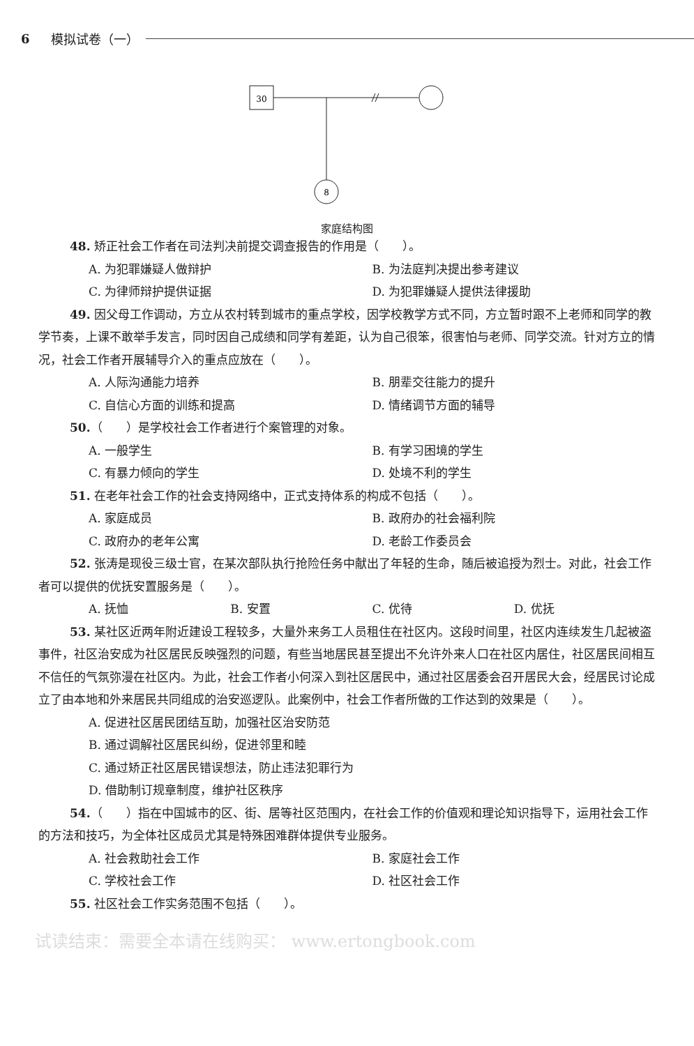6 模拟试卷（一）
30
8
家庭结构图
48. 矫正社会工作者在司法判决前提交调查报告的作用是（　　）。
A. 为犯罪嫌疑人做辩护 B. 为法庭判决提出参考建议
C. 为律师辩护提供证据 D. 为犯罪嫌疑人提供法律援助
49. 因父母工作调动，方立从农村转到城市的重点学校，因学校教学方式不同，方立暂时跟不上老师和同学的教学节奏，上课不敢举手发言，同时因自己成绩和同学有差距，认为自己很笨，很害怕与老师、同学交流。针对方立的情况，社会工作者开展辅导介入的重点应放在（　　）。
A. 人际沟通能力培养 B. 朋辈交往能力的提升
C. 自信心方面的训练和提高 D. 情绪调节方面的辅导
50.（　　）是学校社会工作者进行个案管理的对象。
A. 一般学生 B. 有学习困境的学生
C. 有暴力倾向的学生 D. 处境不利的学生
51. 在老年社会工作的社会支持网络中，正式支持体系的构成不包括（　　）。
A. 家庭成员 B. 政府办的社会福利院
C. 政府办的老年公寓 D. 老龄工作委员会
52. 张涛是现役三级士官，在某次部队执行抢险任务中献出了年轻的生命，随后被追授为烈士。对此，社会工作者可以提供的优抚安置服务是（　　）。
A. 抚恤 B. 安置 C. 优待 D. 优抚
53. 某社区近两年附近建设工程较多，大量外来务工人员租住在社区内。这段时间里，社区内连续发生几起被盗事件，社区治安成为社区居民反映强烈的问题，有些当地居民甚至提出不允许外来人口在社区内居住，社区居民间相互不信任的气氛弥漫在社区内。为此，社会工作者小何深入到社区居民中，通过社区居委会召开居民大会，经居民讨论成立了由本地和外来居民共同组成的治安巡逻队。此案例中，社会工作者所做的工作达到的效果是（　　）。
A. 促进社区居民团结互助，加强社区治安防范
B. 通过调解社区居民纠纷，促进邻里和睦
C. 通过矫正社区居民错误想法，防止违法犯罪行为
D. 借助制订规章制度，维护社区秩序
54.（　　）指在中国城市的区、街、居等社区范围内，在社会工作的价值观和理论知识指导下，运用社会工作的方法和技巧，为全体社区成员尤其是特殊困难群体提供专业服务。
A. 社会救助社会工作 B. 家庭社会工作
C. 学校社会工作 D. 社区社会工作
55. 社区社会工作实务范围不包括（　　）。
试读结束：需要全本请在线购买： www.ertongbook.com